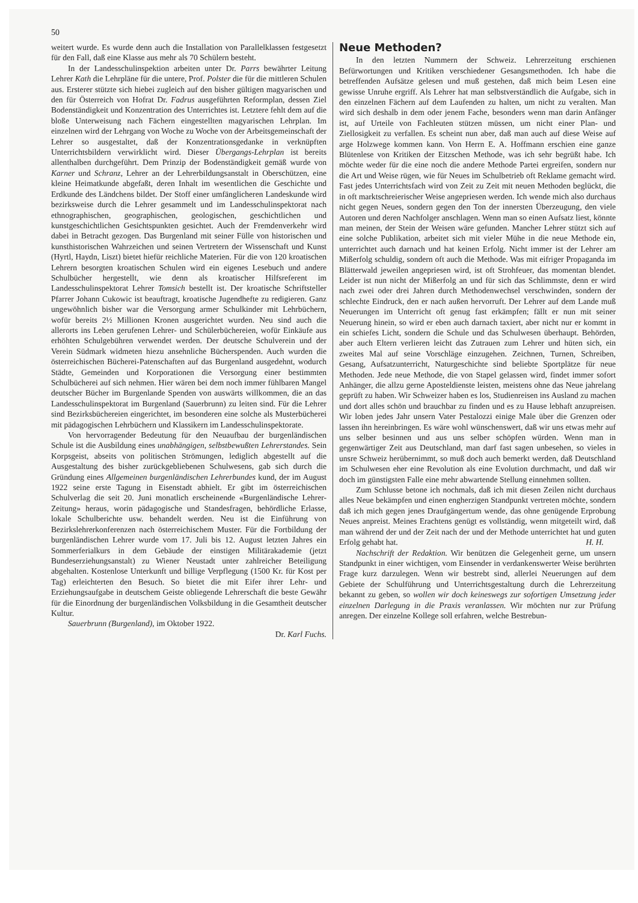50
weitert wurde. Es wurde denn auch die Installation von Parallelklassen festgesetzt für den Fall, daß eine Klasse aus mehr als 70 Schülern besteht.
In der Landesschulinspektion arbeiten unter Dr. Parrs bewährter Leitung Lehrer Kath die Lehrpläne für die untere, Prof. Polster die für die mittleren Schulen aus. Ersterer stützte sich hiebei zugleich auf den bisher gültigen magyarischen und den für Österreich von Hofrat Dr. Fadrus ausgeführten Reformplan, dessen Ziel Bodenständigkeit und Konzentration des Unterrichtes ist. Letztere fehlt dem auf die bloße Unterweisung nach Fächern eingestellten magyarischen Lehrplan. Im einzelnen wird der Lehrgang von Woche zu Woche von der Arbeitsgemeinschaft der Lehrer so ausgestaltet, daß der Konzentrationsgedanke in verknüpften Unterrichtsbildern verwirklicht wird. Dieser Übergangs-Lehrplan ist bereits allenthalben durchgeführt. Dem Prinzip der Bodenständigkeit gemäß wurde von Karner und Schranz, Lehrer an der Lehrerbildungsanstalt in Oberschützen, eine kleine Heimatkunde abgefaßt, deren Inhalt im wesentlichen die Geschichte und Erdkunde des Ländchens bildet. Der Stoff einer umfänglicheren Landeskunde wird bezirksweise durch die Lehrer gesammelt und im Landesschulinspektorat nach ethnographischen, geographischen, geologischen, geschichtlichen und kunstgeschichtlichen Gesichtspunkten gesichtet. Auch der Fremdenverkehr wird dabei in Betracht gezogen. Das Burgenland mit seiner Fülle von historischen und kunsthistorischen Wahrzeichen und seinen Vertretern der Wissenschaft und Kunst (Hyrtl, Haydn, Liszt) bietet hiefür reichliche Materien. Für die von 120 kroatischen Lehrern besorgten kroatischen Schulen wird ein eigenes Lesebuch und andere Schulbücher hergestellt, wie denn als kroatischer Hilfsreferent im Landesschulinspektorat Lehrer Tomsich bestellt ist. Der kroatische Schriftsteller Pfarrer Johann Cukowic ist beauftragt, kroatische Jugendhefte zu redigieren. Ganz ungewöhnlich bisher war die Versorgung armer Schulkinder mit Lehrbüchern, wofür bereits 2½ Millionen Kronen ausgerichtet wurden. Neu sind auch die allerorts ins Leben gerufenen Lehrer- und Schülerbüchereien, wofür Einkäufe aus erhöhten Schulgebühren verwendet werden. Der deutsche Schulverein und der Verein Südmark widmeten hiezu ansehnliche Bücherspenden. Auch wurden die österreichischen Bücherei-Patenschaften auf das Burgenland ausgedehnt, wodurch Städte, Gemeinden und Korporationen die Versorgung einer bestimmten Schulbücherei auf sich nehmen. Hier wären bei dem noch immer fühlbaren Mangel deutscher Bücher im Burgenlande Spenden von auswärts willkommen, die an das Landesschulinspektorat im Burgenland (Sauerbrunn) zu leiten sind. Für die Lehrer sind Bezirksbüchereien eingerichtet, im besonderen eine solche als Musterbücherei mit pädagogischen Lehrbüchern und Klassikern im Landesschulinspektorate.
Von hervorragender Bedeutung für den Neuaufbau der burgenländischen Schule ist die Ausbildung eines unabhängigen, selbstbewußten Lehrerstandes. Sein Korpsgeist, abseits von politischen Strömungen, lediglich abgestellt auf die Ausgestaltung des bisher zurückgebliebenen Schulwesens, gab sich durch die Gründung eines Allgemeinen burgenländischen Lehrerbundes kund, der im August 1922 seine erste Tagung in Eisenstadt abhielt. Er gibt im österreichischen Schulverlag die seit 20. Juni monatlich erscheinende «Burgenländische Lehrer-Zeitung» heraus, worin pädagogische und Standesfragen, behördliche Erlasse, lokale Schulberichte usw. behandelt werden. Neu ist die Einführung von Bezirkslehrerkonferenzen nach österreichischem Muster. Für die Fortbildung der burgenländischen Lehrer wurde vom 17. Juli bis 12. August letzten Jahres ein Sommerferialkurs in dem Gebäude der einstigen Militärakademie (jetzt Bundeserziehungsanstalt) zu Wiener Neustadt unter zahlreicher Beteiligung abgehalten. Kostenlose Unterkunft und billige Verpflegung (1500 Kr. für Kost per Tag) erleichterten den Besuch. So bietet die mit Eifer ihrer Lehr- und Erziehungsaufgabe in deutschem Geiste obliegende Lehrerschaft die beste Gewähr für die Einordnung der burgenländischen Volksbildung in die Gesamtheit deutscher Kultur.
Sauerbrunn (Burgenland), im Oktober 1922.
Dr. Karl Fuchs.
Neue Methoden?
In den letzten Nummern der Schweiz. Lehrerzeitung erschienen Befürwortungen und Kritiken verschiedener Gesangsmethoden. Ich habe die betreffenden Aufsätze gelesen und muß gestehen, daß mich beim Lesen eine gewisse Unruhe ergriff. Als Lehrer hat man selbstverständlich die Aufgabe, sich in den einzelnen Fächern auf dem Laufenden zu halten, um nicht zu veralten. Man wird sich deshalb in dem oder jenem Fache, besonders wenn man darin Anfänger ist, auf Urteile von Fachleuten stützen müssen, um nicht einer Plan- und Ziellosigkeit zu verfallen. Es scheint nun aber, daß man auch auf diese Weise auf arge Holzwege kommen kann. Von Herrn E. A. Hoffmann erschien eine ganze Blütenlese von Kritiken der Eitzschen Methode, was ich sehr begrüßt habe. Ich möchte weder für die eine noch die andere Methode Partei ergreifen, sondern nur die Art und Weise rügen, wie für Neues im Schulbetrieb oft Reklame gemacht wird. Fast jedes Unterrichtsfach wird von Zeit zu Zeit mit neuen Methoden beglückt, die in oft marktschreierischer Weise angepriesen werden. Ich wende mich also durchaus nicht gegen Neues, sondern gegen den Ton der innersten Überzeugung, den viele Autoren und deren Nachfolger anschlagen. Wenn man so einen Aufsatz liest, könnte man meinen, der Stein der Weisen wäre gefunden. Mancher Lehrer stützt sich auf eine solche Publikation, arbeitet sich mit vieler Mühe in die neue Methode ein, unterrichtet auch darnach und hat keinen Erfolg. Nicht immer ist der Lehrer am Mißerfolg schuldig, sondern oft auch die Methode. Was mit eifriger Propaganda im Blätterwald jeweilen angepriesen wird, ist oft Strohfeuer, das momentan blendet. Leider ist nun nicht der Mißerfolg an und für sich das Schlimmste, denn er wird nach zwei oder drei Jahren durch Methodenwechsel verschwinden, sondern der schlechte Eindruck, den er nach außen hervorruft. Der Lehrer auf dem Lande muß Neuerungen im Unterricht oft genug fast erkämpfen; fällt er nun mit seiner Neuerung hinein, so wird er eben auch darnach taxiert, aber nicht nur er kommt in ein schiefes Licht, sondern die Schule und das Schulwesen überhaupt. Behörden, aber auch Eltern verlieren leicht das Zutrauen zum Lehrer und hüten sich, ein zweites Mal auf seine Vorschläge einzugehen. Zeichnen, Turnen, Schreiben, Gesang, Aufsatzunterricht, Naturgeschichte sind beliebte Sportplätze für neue Methoden. Jede neue Methode, die von Stapel gelassen wird, findet immer sofort Anhänger, die allzu gerne Aposteldienste leisten, meistens ohne das Neue jahrelang geprüft zu haben. Wir Schweizer haben es los, Studienreisen ins Ausland zu machen und dort alles schön und brauchbar zu finden und es zu Hause lebhaft anzupreisen. Wir loben jedes Jahr unsern Vater Pestalozzi einige Male über die Grenzen oder lassen ihn hereinbringen. Es wäre wohl wünschenswert, daß wir uns etwas mehr auf uns selber besinnen und aus uns selber schöpfen würden. Wenn man in gegenwärtiger Zeit aus Deutschland, man darf fast sagen unbesehen, so vieles in unsre Schweiz herübernimmt, so muß doch auch bemerkt werden, daß Deutschland im Schulwesen eher eine Revolution als eine Evolution durchmacht, und daß wir doch im günstigsten Falle eine mehr abwartende Stellung einnehmen sollten.
Zum Schlusse betone ich nochmals, daß ich mit diesen Zeilen nicht durchaus alles Neue bekämpfen und einen engherzigen Standpunkt vertreten möchte, sondern daß ich mich gegen jenes Draufgängertum wende, das ohne genügende Erprobung Neues anpreist. Meines Erachtens genügt es vollständig, wenn mitgeteilt wird, daß man während der und der Zeit nach der und der Methode unterrichtet hat und guten Erfolg gehabt hat. H. H.
Nachschrift der Redaktion. Wir benützen die Gelegenheit gerne, um unsern Standpunkt in einer wichtigen, vom Einsender in verdankenswerter Weise berührten Frage kurz darzulegen. Wenn wir bestrebt sind, allerlei Neuerungen auf dem Gebiete der Schulführung und Unterrichtsgestaltung durch die Lehrerzeitung bekannt zu geben, so wollen wir doch keineswegs zur sofortigen Umsetzung jeder einzelnen Darlegung in die Praxis veranlassen. Wir möchten nur zur Prüfung anregen. Der einzelne Kollege soll erfahren, welche Bestrebun-